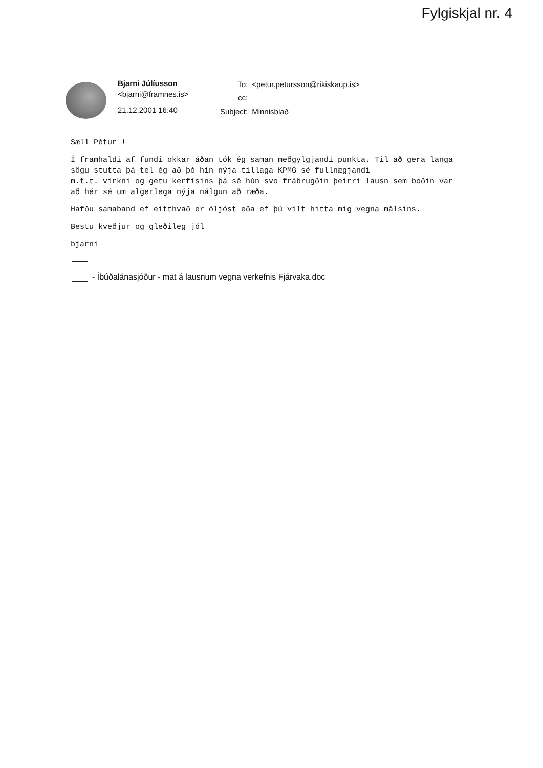Fylgiskjal nr. 4
Bjarni Júlíusson
<bjarni@framnes.is>
21.12.2001 16:40
| To: | <petur.petursson@rikiskaup.is> |
| cc: | |
| Subject: | Minnisblað |
Sæll Pétur !
Í framhaldi af fundi okkar áðan tók ég saman meðgylgjandi punkta. Til að gera langa sögu stutta þá tel ég að þó hin nýja tillaga KPMG sé fullnægjandi
m.t.t. virkni og getu kerfisins þá sé hún svo frábrugðin þeirri lausn sem boðin var að hér sé um algerlega nýja nálgun að ræða.
Hafðu samaband ef eitthvað er óljóst eða ef þú vilt hitta mig vegna málsins.
Bestu kveðjur og gleðileg jól
bjarni
- Íbúðalánasjóður - mat á lausnum vegna verkefnis Fjárvaka.doc